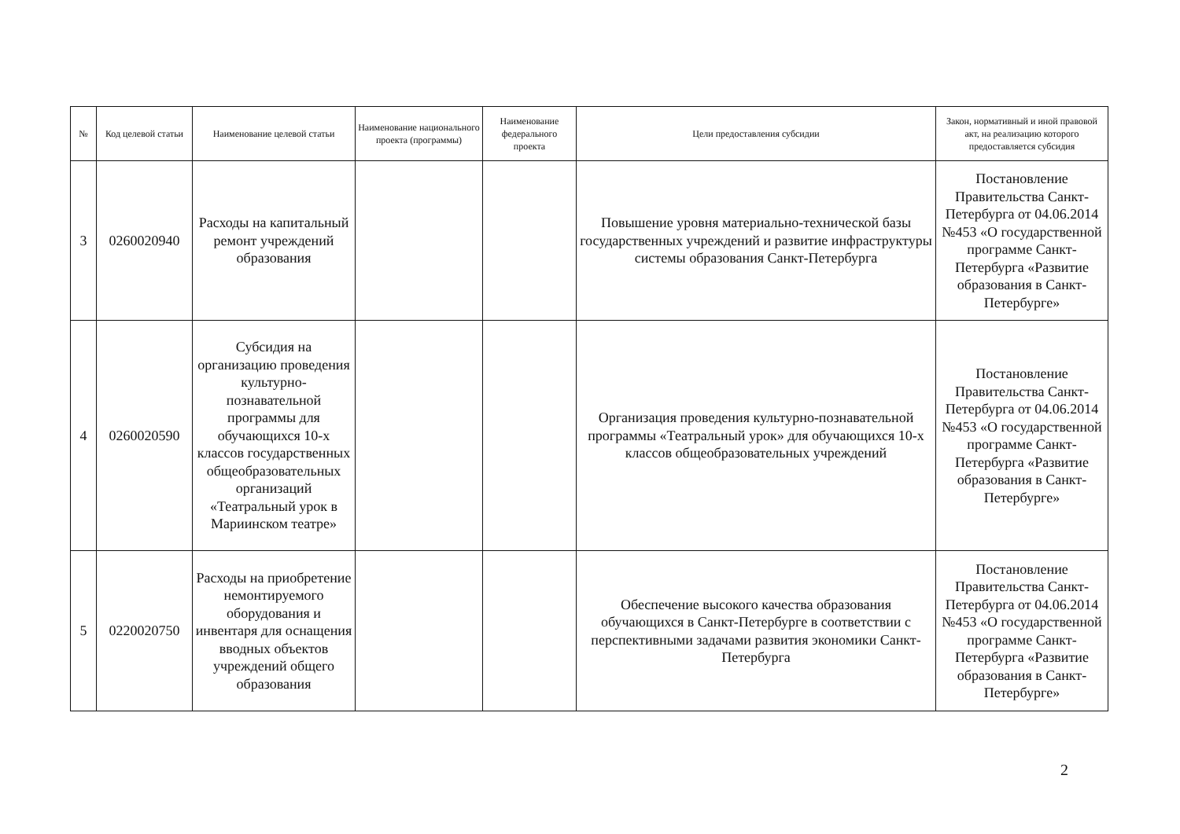| № | Код целевой статьи | Наименование целевой статьи | Наименование национального проекта (программы) | Наименование федерального проекта | Цели предоставления субсидии | Закон, нормативный и иной правовой акт, на реализацию которого предоставляется субсидия |
| --- | --- | --- | --- | --- | --- | --- |
| 3 | 0260020940 | Расходы на капитальный ремонт учреждений образования | | | Повышение уровня материально-технической базы государственных учреждений и развитие инфраструктуры системы образования Санкт-Петербурга | Постановление Правительства Санкт-Петербурга от 04.06.2014 №453 «О государственной программе Санкт-Петербурга «Развитие образования в Санкт-Петербурге» |
| 4 | 0260020590 | Субсидия на организацию проведения культурно-познавательной программы для обучающихся 10-х классов государственных общеобразовательных организаций «Театральный урок в Мариинском театре» | | | Организация проведения культурно-познавательной программы «Театральный урок» для обучающихся 10-х классов общеобразовательных учреждений | Постановление Правительства Санкт-Петербурга от 04.06.2014 №453 «О государственной программе Санкт-Петербурга «Развитие образования в Санкт-Петербурге» |
| 5 | 0220020750 | Расходы на приобретение немонтируемого оборудования и инвентаря для оснащения вводных объектов учреждений общего образования | | | Обеспечение высокого качества образования обучающихся в Санкт-Петербурге в соответствии с перспективными задачами развития экономики Санкт-Петербурга | Постановление Правительства Санкт-Петербурга от 04.06.2014 №453 «О государственной программе Санкт-Петербурга «Развитие образования в Санкт-Петербурге» |
2